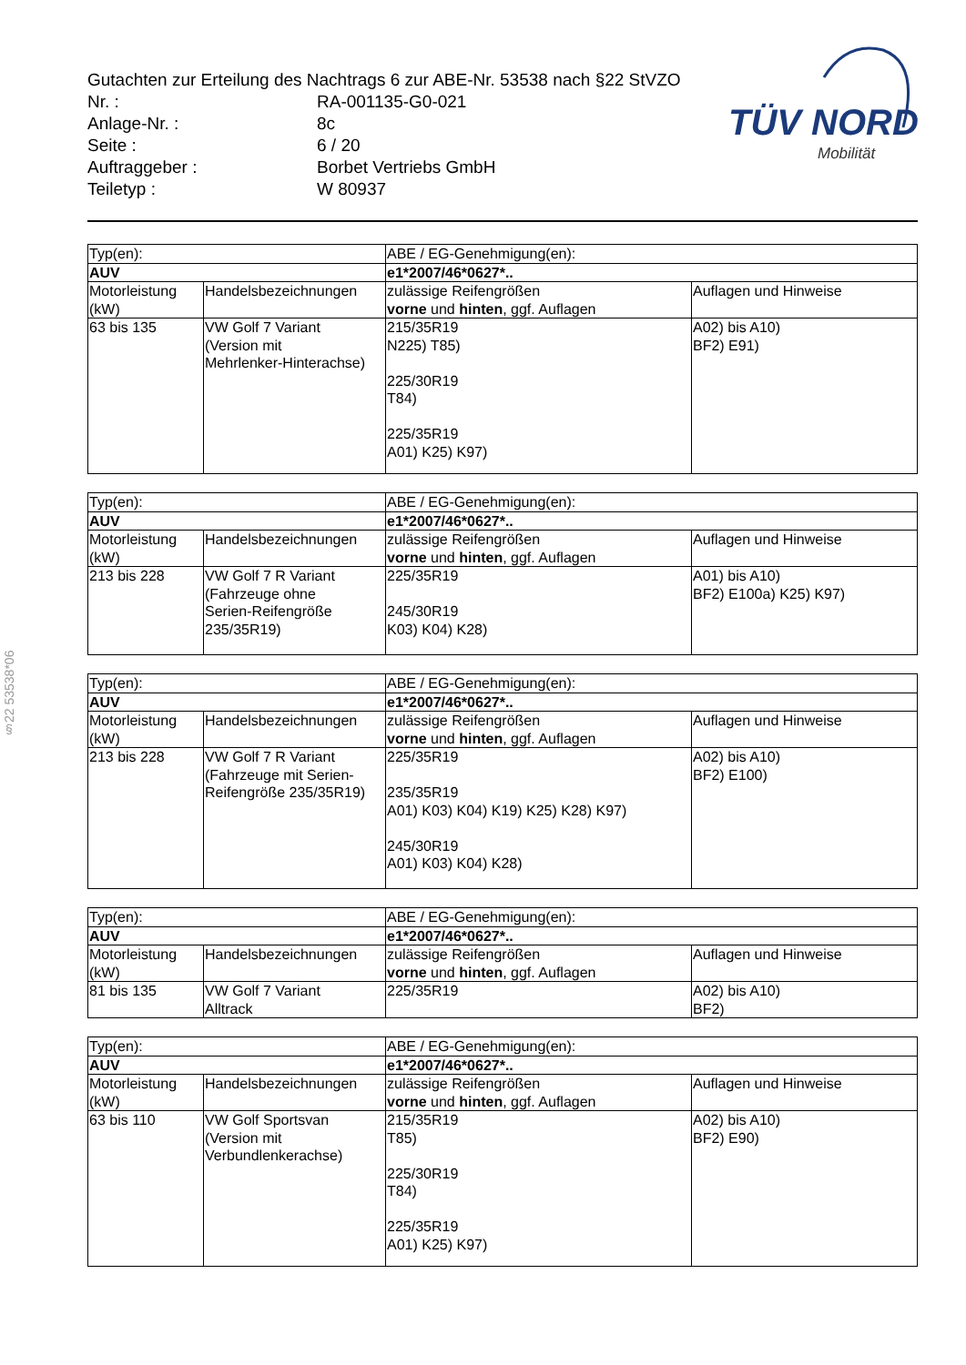Gutachten zur Erteilung des Nachtrags 6 zur ABE-Nr. 53538 nach §22 StVZO
| Nr. : | RA-001135-G0-021 |
| Anlage-Nr. : | 8c |
| Seite : | 6 / 20 |
| Auftraggeber : | Borbet Vertriebs GmbH |
| Teiletyp : | W 80937 |
TÜV NORD
Mobilität
§22 53538*06
| Typ(en): | | ABE / EG-Genehmigung(en): | |
| AUV | | e1*2007/46*0627*.. | |
| Motorleistung (kW) | Handelsbezeichnungen | zulässige Reifengrößen vorne und hinten , ggf. Auflagen | Auflagen und Hinweise |
| 63 bis 135 | VW Golf 7 Variant (Version mit Mehrlenker-Hinterachse) | 215/35R19 N225) T85) 225/30R19 T84) 225/35R19 A01) K25) K97) | A02) bis A10) BF2) E91) |
| Typ(en): | | ABE / EG-Genehmigung(en): | |
| AUV | | e1*2007/46*0627*.. | |
| Motorleistung (kW) | Handelsbezeichnungen | zulässige Reifengrößen vorne und hinten , ggf. Auflagen | Auflagen und Hinweise |
| 213 bis 228 | VW Golf 7 R Variant (Fahrzeuge ohne Serien-Reifengröße 235/35R19) | 225/35R19 245/30R19 K03) K04) K28) | A01) bis A10) BF2) E100a) K25) K97) |
| Typ(en): | | ABE / EG-Genehmigung(en): | |
| AUV | | e1*2007/46*0627*.. | |
| Motorleistung (kW) | Handelsbezeichnungen | zulässige Reifengrößen vorne und hinten , ggf. Auflagen | Auflagen und Hinweise |
| 213 bis 228 | VW Golf 7 R Variant (Fahrzeuge mit Serien- Reifengröße 235/35R19) | 225/35R19 235/35R19 A01) K03) K04) K19) K25) K28) K97) 245/30R19 A01) K03) K04) K28) | A02) bis A10) BF2) E100) |
| Typ(en): | | ABE / EG-Genehmigung(en): | |
| AUV | | e1*2007/46*0627*.. | |
| Motorleistung (kW) | Handelsbezeichnungen | zulässige Reifengrößen vorne und hinten , ggf. Auflagen | Auflagen und Hinweise |
| 81 bis 135 | VW Golf 7 Variant Alltrack | 225/35R19 | A02) bis A10) BF2) |
| Typ(en): | | ABE / EG-Genehmigung(en): | |
| AUV | | e1*2007/46*0627*.. | |
| Motorleistung (kW) | Handelsbezeichnungen | zulässige Reifengrößen vorne und hinten , ggf. Auflagen | Auflagen und Hinweise |
| 63 bis 110 | VW Golf Sportsvan (Version mit Verbundlenkerachse) | 215/35R19 T85) 225/30R19 T84) 225/35R19 A01) K25) K97) | A02) bis A10) BF2) E90) |